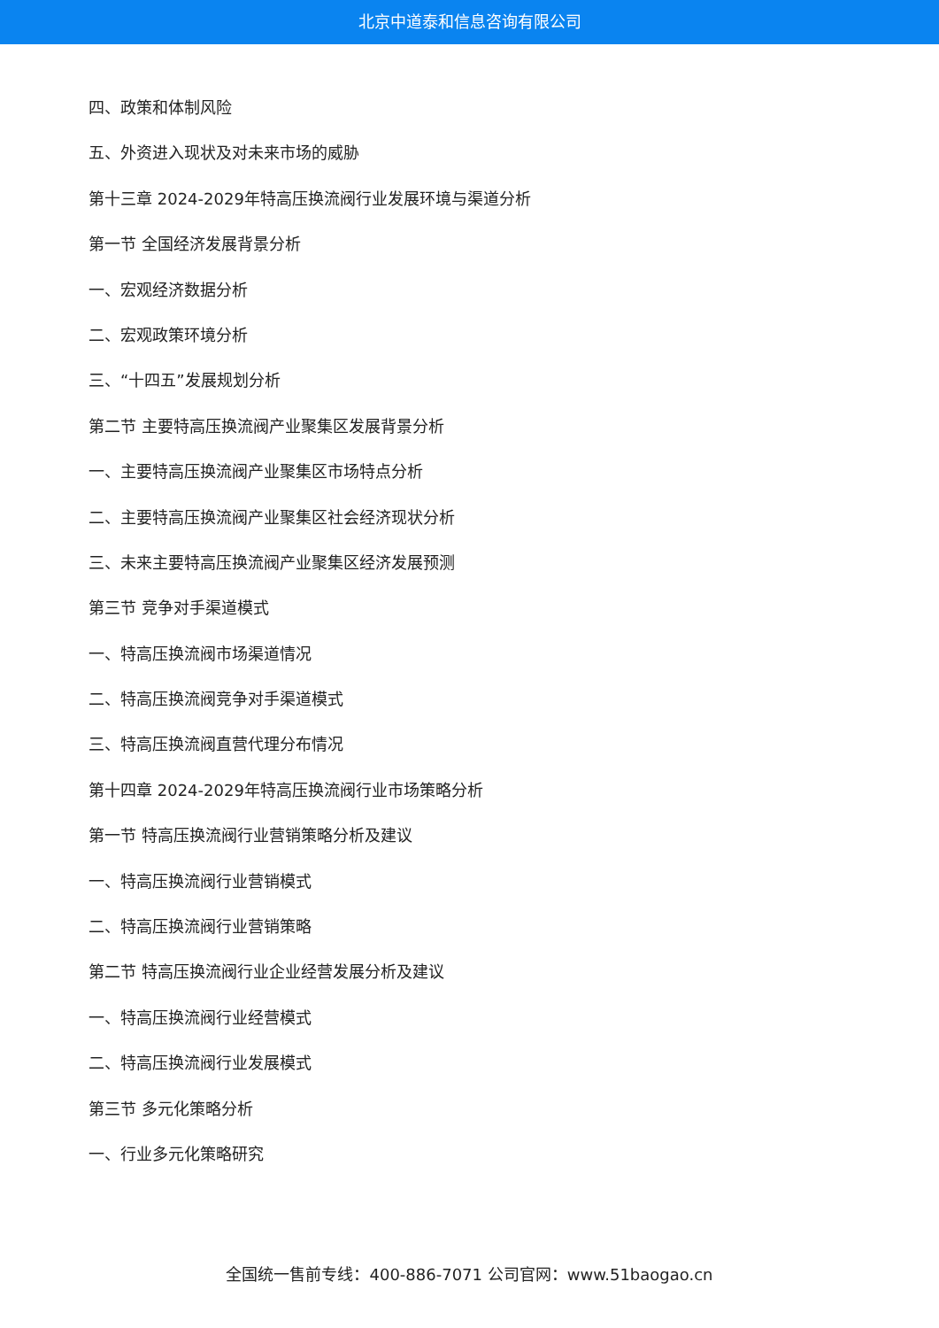北京中道泰和信息咨询有限公司
四、政策和体制风险
五、外资进入现状及对未来市场的威胁
第十三章 2024-2029年特高压换流阀行业发展环境与渠道分析
第一节 全国经济发展背景分析
一、宏观经济数据分析
二、宏观政策环境分析
三、“十四五”发展规划分析
第二节 主要特高压换流阀产业聚集区发展背景分析
一、主要特高压换流阀产业聚集区市场特点分析
二、主要特高压换流阀产业聚集区社会经济现状分析
三、未来主要特高压换流阀产业聚集区经济发展预测
第三节 竞争对手渠道模式
一、特高压换流阀市场渠道情况
二、特高压换流阀竞争对手渠道模式
三、特高压换流阀直营代理分布情况
第十四章 2024-2029年特高压换流阀行业市场策略分析
第一节 特高压换流阀行业营销策略分析及建议
一、特高压换流阀行业营销模式
二、特高压换流阀行业营销策略
第二节 特高压换流阀行业企业经营发展分析及建议
一、特高压换流阀行业经营模式
二、特高压换流阀行业发展模式
第三节 多元化策略分析
一、行业多元化策略研究
全国统一售前专线：400-886-7071 公司官网：www.51baogao.cn